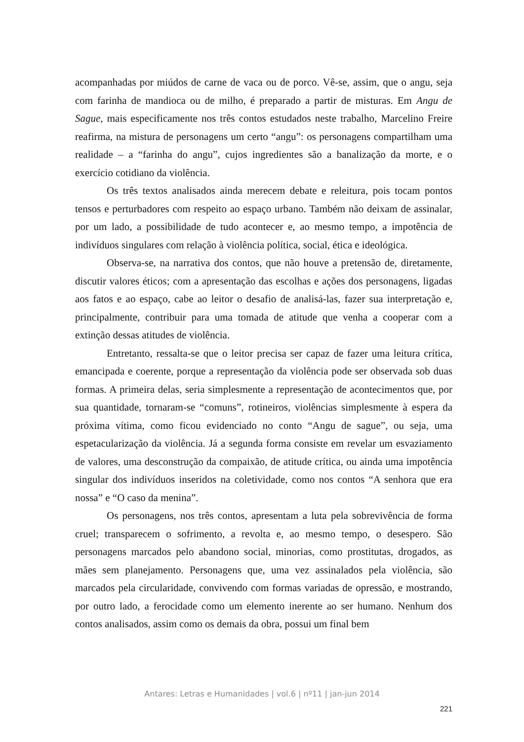acompanhadas por miúdos de carne de vaca ou de porco. Vê-se, assim, que o angu, seja com farinha de mandioca ou de milho, é preparado a partir de misturas. Em Angu de Sague, mais especificamente nos três contos estudados neste trabalho, Marcelino Freire reafirma, na mistura de personagens um certo “angu”: os personagens compartilham uma realidade – a “farinha do angu”, cujos ingredientes são a banalização da morte, e o exercício cotidiano da violência.
Os três textos analisados ainda merecem debate e releitura, pois tocam pontos tensos e perturbadores com respeito ao espaço urbano. Também não deixam de assinalar, por um lado, a possibilidade de tudo acontecer e, ao mesmo tempo, a impotência de indivíduos singulares com relação à violência política, social, ética e ideológica.
Observa-se, na narrativa dos contos, que não houve a pretensão de, diretamente, discutir valores éticos; com a apresentação das escolhas e ações dos personagens, ligadas aos fatos e ao espaço, cabe ao leitor o desafio de analisá-las, fazer sua interpretação e, principalmente, contribuir para uma tomada de atitude que venha a cooperar com a extinção dessas atitudes de violência.
Entretanto, ressalta-se que o leitor precisa ser capaz de fazer uma leitura crítica, emancipada e coerente, porque a representação da violência pode ser observada sob duas formas. A primeira delas, seria simplesmente a representação de acontecimentos que, por sua quantidade, tornaram-se “comuns”, rotineiros, violências simplesmente à espera da próxima vítima, como ficou evidenciado no conto “Angu de sague”, ou seja, uma espetacularização da violência. Já a segunda forma consiste em revelar um esvaziamento de valores, uma desconstrução da compaixão, de atitude crítica, ou ainda uma impotência singular dos indivíduos inseridos na coletividade, como nos contos “A senhora que era nossa” e “O caso da menina”.
Os personagens, nos três contos, apresentam a luta pela sobrevivência de forma cruel; transparecem o sofrimento, a revolta e, ao mesmo tempo, o desespero. São personagens marcados pelo abandono social, minorias, como prostitutas, drogados, as mães sem planejamento. Personagens que, uma vez assinalados pela violência, são marcados pela circularidade, convivendo com formas variadas de opressão, e mostrando, por outro lado, a ferocidade como um elemento inerente ao ser humano. Nenhum dos contos analisados, assim como os demais da obra, possui um final bem
Antares: Letras e Humanidades | vol.6 | nº11 | jan-jun 2014
221